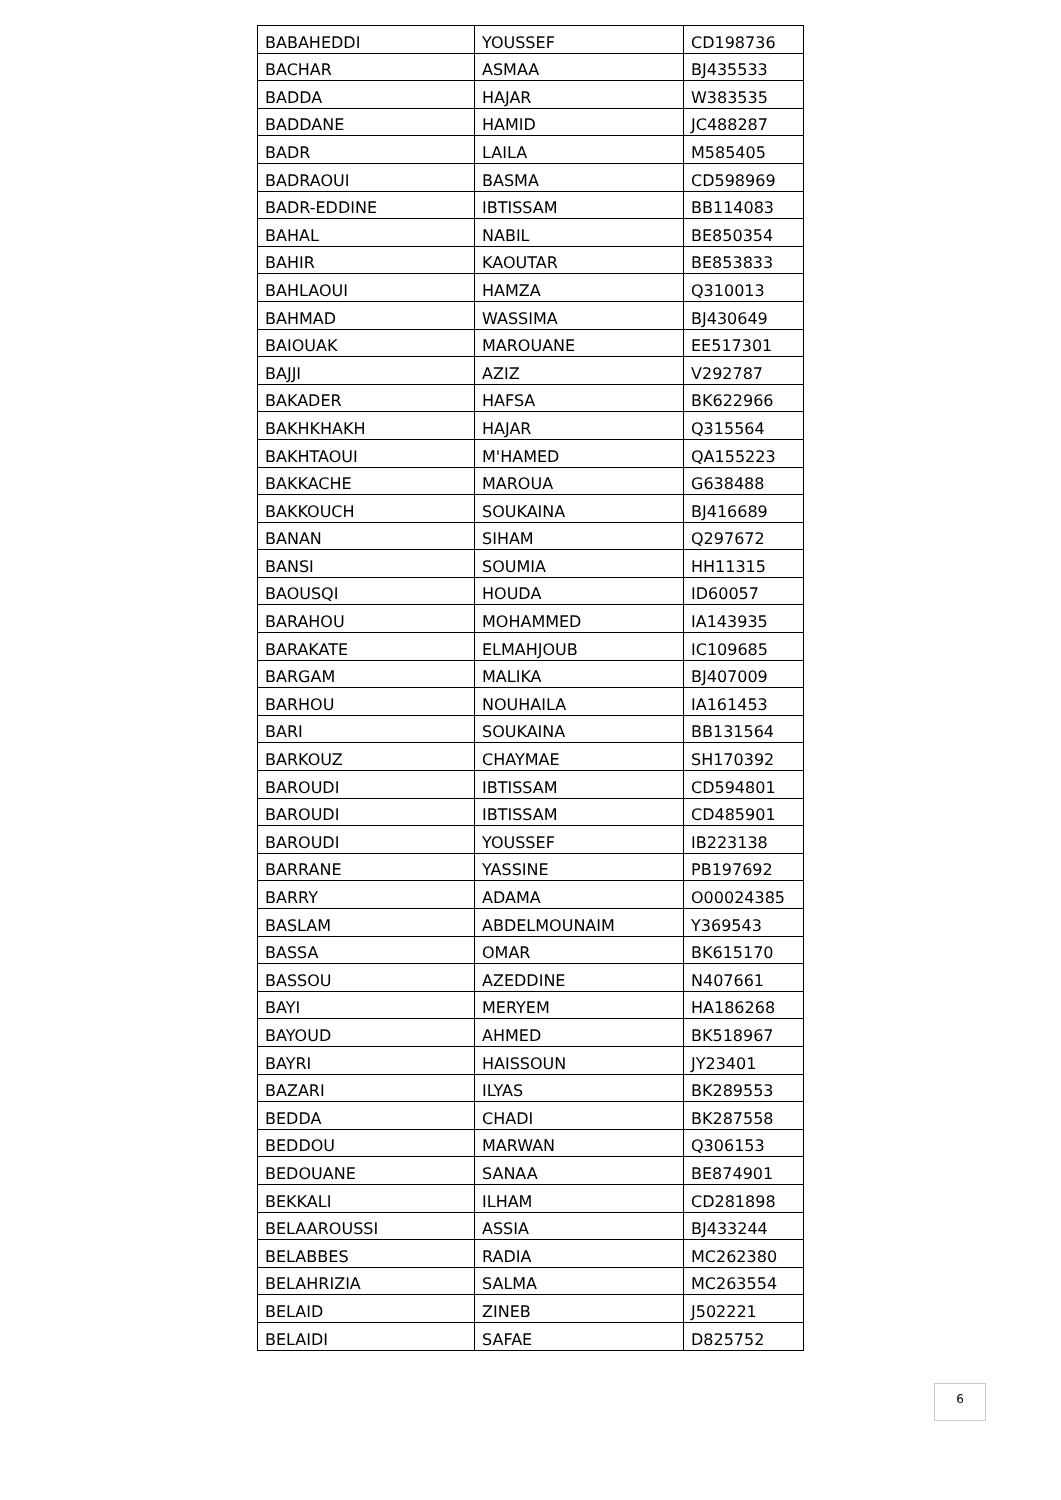| BABAHEDDI | YOUSSEF | CD198736 |
| BACHAR | ASMAA | BJ435533 |
| BADDA | HAJAR | W383535 |
| BADDANE | HAMID | JC488287 |
| BADR | LAILA | M585405 |
| BADRAOUI | BASMA | CD598969 |
| BADR-EDDINE | IBTISSAM | BB114083 |
| BAHAL | NABIL | BE850354 |
| BAHIR | KAOUTAR | BE853833 |
| BAHLAOUI | HAMZA | Q310013 |
| BAHMAD | WASSIMA | BJ430649 |
| BAIOUAK | MAROUANE | EE517301 |
| BAJJI | AZIZ | V292787 |
| BAKADER | HAFSA | BK622966 |
| BAKHKHAKH | HAJAR | Q315564 |
| BAKHTAOUI | M'HAMED | QA155223 |
| BAKKACHE | MAROUA | G638488 |
| BAKKOUCH | SOUKAINA | BJ416689 |
| BANAN | SIHAM | Q297672 |
| BANSI | SOUMIA | HH11315 |
| BAOUSQI | HOUDA | ID60057 |
| BARAHOU | MOHAMMED | IA143935 |
| BARAKATE | ELMAHJOUB | IC109685 |
| BARGAM | MALIKA | BJ407009 |
| BARHOU | NOUHAILA | IA161453 |
| BARI | SOUKAINA | BB131564 |
| BARKOUZ | CHAYMAE | SH170392 |
| BAROUDI | IBTISSAM | CD594801 |
| BAROUDI | IBTISSAM | CD485901 |
| BAROUDI | YOUSSEF | IB223138 |
| BARRANE | YASSINE | PB197692 |
| BARRY | ADAMA | O00024385 |
| BASLAM | ABDELMOUNAIM | Y369543 |
| BASSA | OMAR | BK615170 |
| BASSOU | AZEDDINE | N407661 |
| BAYI | MERYEM | HA186268 |
| BAYOUD | AHMED | BK518967 |
| BAYRI | HAISSOUN | JY23401 |
| BAZARI | ILYAS | BK289553 |
| BEDDA | CHADI | BK287558 |
| BEDDOU | MARWAN | Q306153 |
| BEDOUANE | SANAA | BE874901 |
| BEKKALI | ILHAM | CD281898 |
| BELAAROUSSI | ASSIA | BJ433244 |
| BELABBES | RADIA | MC262380 |
| BELAHRIZIA | SALMA | MC263554 |
| BELAID | ZINEB | J502221 |
| BELAIDI | SAFAE | D825752 |
6